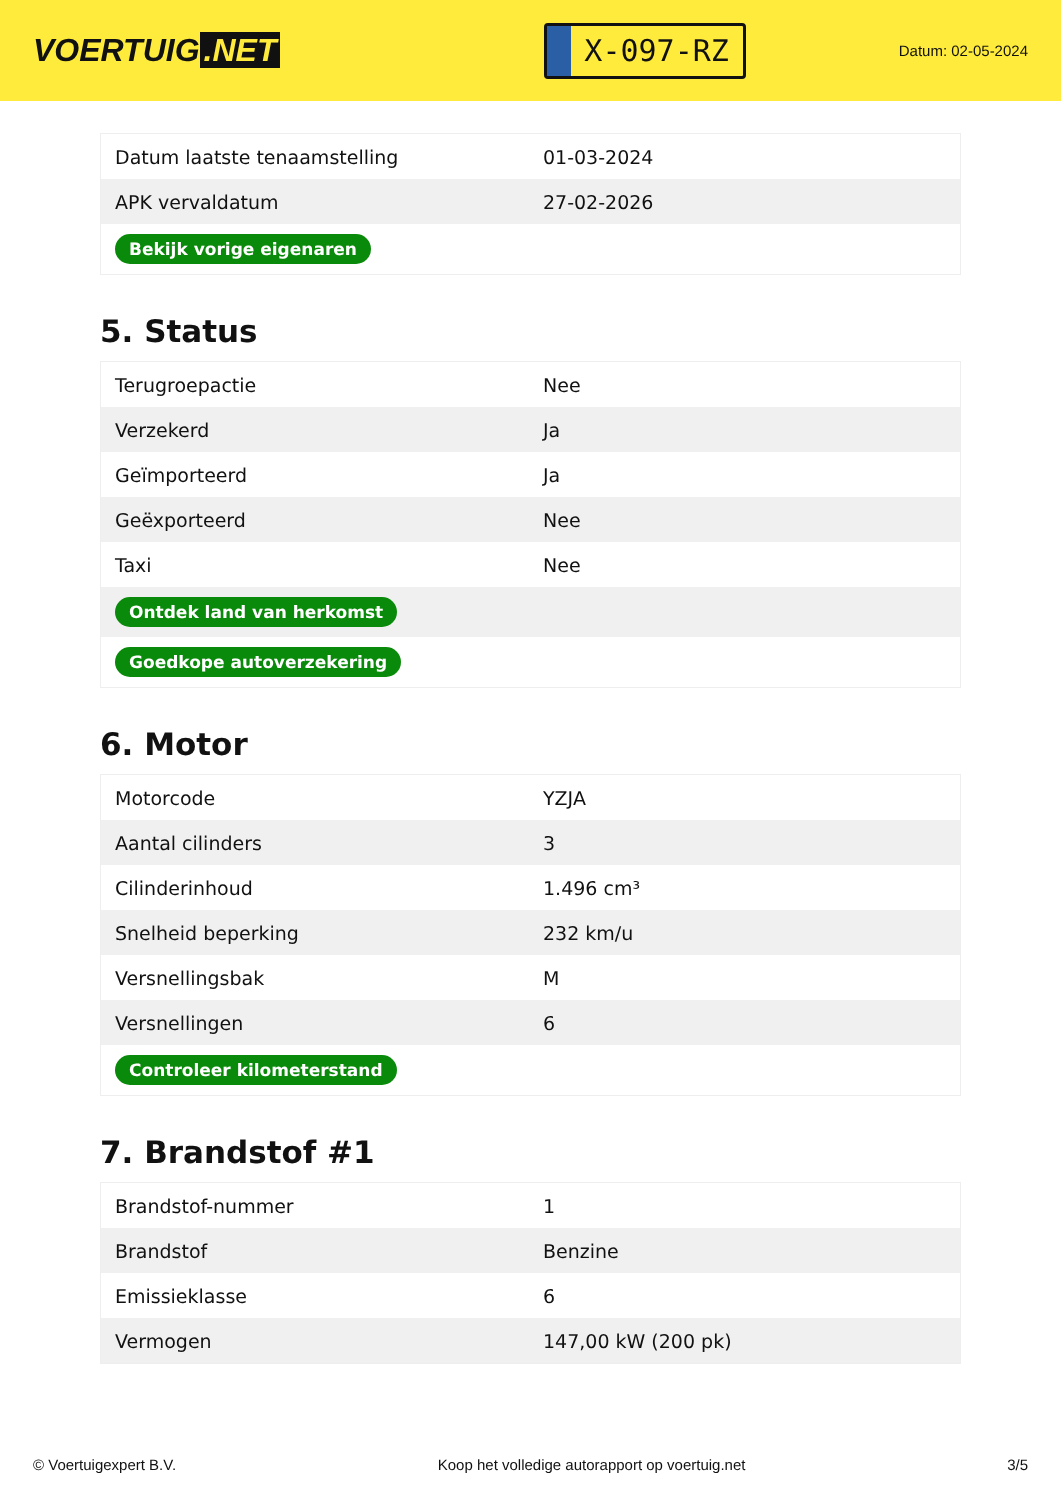VOERTUIG.NET
X-097-RZ
Datum: 02-05-2024
| Datum laatste tenaamstelling | 01-03-2024 |
| APK vervaldatum | 27-02-2026 |
| Bekijk vorige eigenaren | |
5. Status
| Terugroepactie | Nee |
| Verzekerd | Ja |
| Geïmporteerd | Ja |
| Geëxporteerd | Nee |
| Taxi | Nee |
| Ontdek land van herkomst | |
| Goedkope autoverzekering | |
6. Motor
| Motorcode | YZJA |
| Aantal cilinders | 3 |
| Cilinderinhoud | 1.496 cm³ |
| Snelheid beperking | 232 km/u |
| Versnellingsbak | M |
| Versnellingen | 6 |
| Controleer kilometerstand | |
7. Brandstof #1
| Brandstof-nummer | 1 |
| Brandstof | Benzine |
| Emissieklasse | 6 |
| Vermogen | 147,00 kW (200 pk) |
© Voertuigexpert B.V. Koop het volledige autorapport op voertuig.net 3/5